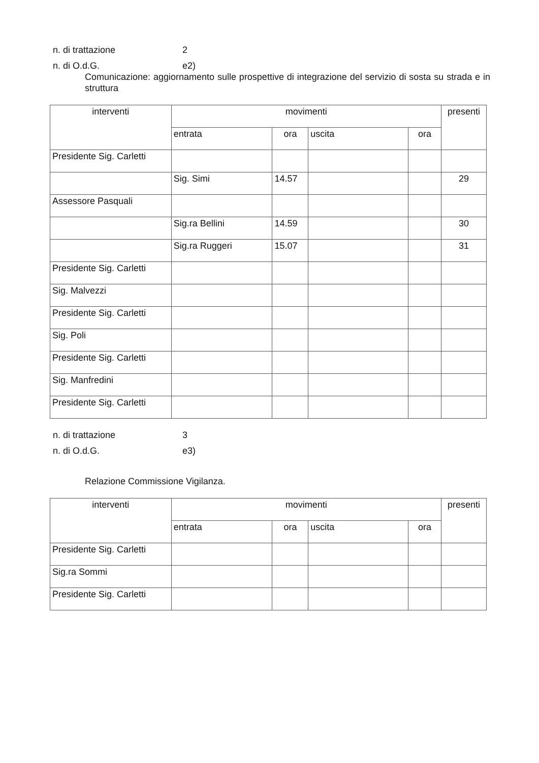n. di trattazione 2
n. di O.d.G. e2)
Comunicazione: aggiornamento sulle prospettive di integrazione del servizio di sosta su strada e in struttura
| interventi | movimenti | | | | presenti |
| --- | --- | --- | --- | --- | --- |
| | entrata | ora | uscita | ora | |
| Presidente Sig. Carletti | | | | | |
| | Sig. Simi | 14.57 | | | 29 |
| Assessore Pasquali | | | | | |
| | Sig.ra Bellini | 14.59 | | | 30 |
| | Sig.ra Ruggeri | 15.07 | | | 31 |
| Presidente Sig. Carletti | | | | | |
| Sig. Malvezzi | | | | | |
| Presidente Sig. Carletti | | | | | |
| Sig. Poli | | | | | |
| Presidente Sig. Carletti | | | | | |
| Sig. Manfredini | | | | | |
| Presidente Sig. Carletti | | | | | |
n. di trattazione 3
n. di O.d.G. e3)
Relazione Commissione Vigilanza.
| interventi | movimenti | | | | presenti |
| --- | --- | --- | --- | --- | --- |
| | entrata | ora | uscita | ora | |
| Presidente Sig. Carletti | | | | | |
| Sig.ra Sommi | | | | | |
| Presidente Sig. Carletti | | | | | |